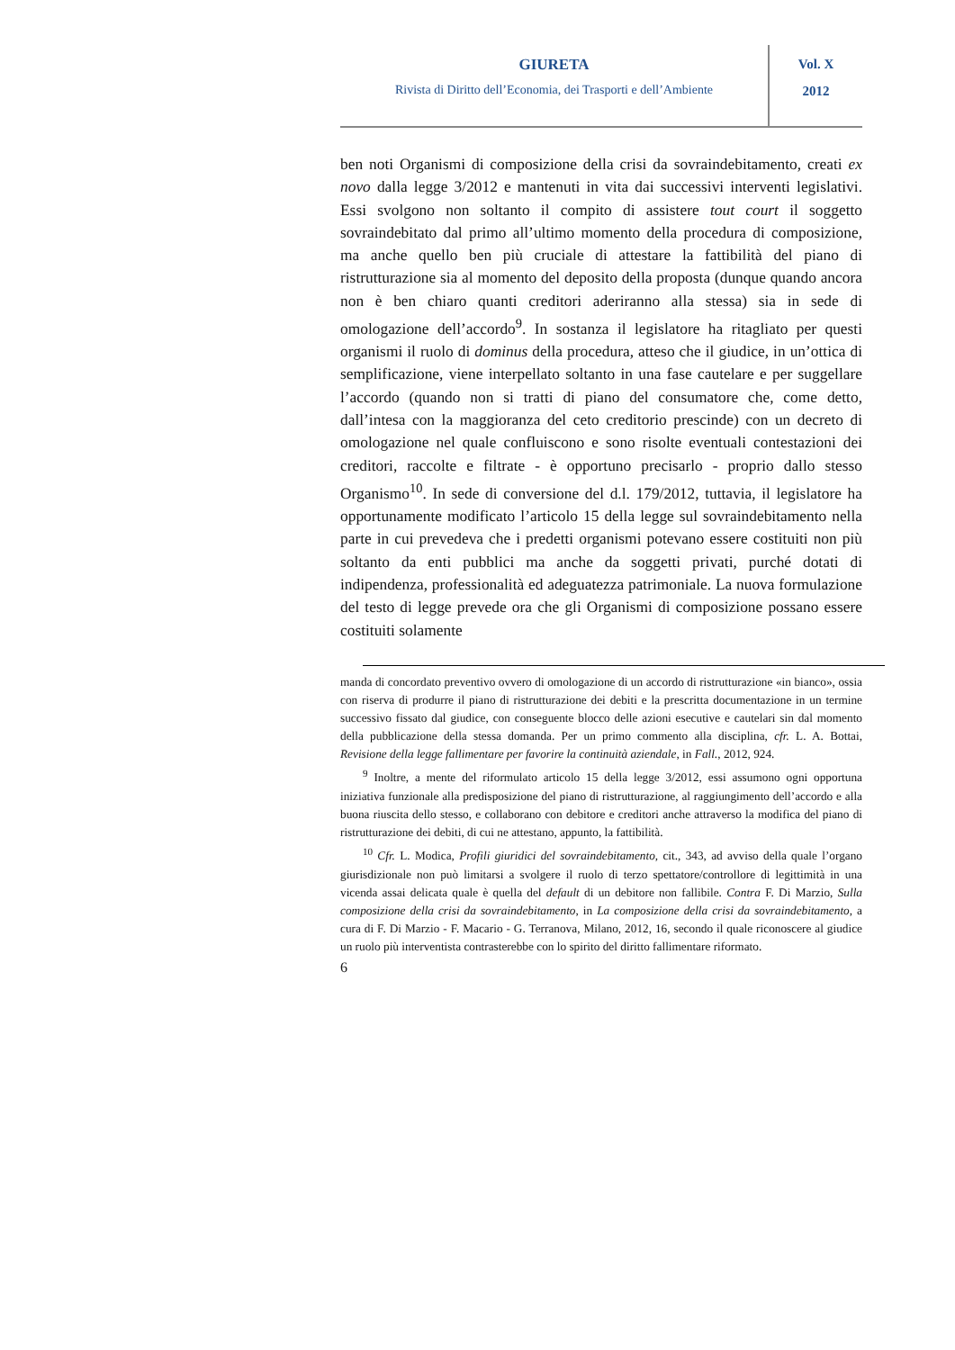GIURETA
Rivista di Diritto dell’Economia, dei Trasporti e dell’Ambiente
Vol. X
2012
ben noti Organismi di composizione della crisi da sovraindebitamento, creati ex novo dalla legge 3/2012 e mantenuti in vita dai successivi interventi legislativi. Essi svolgono non soltanto il compito di assistere tout court il soggetto sovraindebitato dal primo all’ultimo momento della procedura di composizione, ma anche quello ben più cruciale di attestare la fattibilità del piano di ristrutturazione sia al momento del deposito della proposta (dunque quando ancora non è ben chiaro quanti creditori aderiranno alla stessa) sia in sede di omologazione dell’accordo<sup>9</sup>. In sostanza il legislatore ha ritagliato per questi organismi il ruolo di dominus della procedura, atteso che il giudice, in un’ottica di semplificazione, viene interpellato soltanto in una fase cautelare e per suggellare l’accordo (quando non si tratti di piano del consumatore che, come detto, dall’intesa con la maggioranza del ceto creditorio prescinde) con un decreto di omologazione nel quale confluiscono e sono risolte eventuali contestazioni dei creditori, raccolte e filtrate - è opportuno precisarlo - proprio dallo stesso Organismo<sup>10</sup>. In sede di conversione del d.l. 179/2012, tuttavia, il legislatore ha opportunamente modificato l’articolo 15 della legge sul sovraindebitamento nella parte in cui prevedeva che i predetti organismi potevano essere costituiti non più soltanto da enti pubblici ma anche da soggetti privati, purché dotati di indipendenza, professionalità ed adeguatezza patrimoniale. La nuova formulazione del testo di legge prevede ora che gli Organismi di composizione possano essere costituiti solamente
manda di concordato preventivo ovvero di omologazione di un accordo di ristrutturazione «in bianco», ossia con riserva di produrre il piano di ristrutturazione dei debiti e la prescritta documentazione in un termine successivo fissato dal giudice, con conseguente blocco delle azioni esecutive e cautelari sin dal momento della pubblicazione della stessa domanda. Per un primo commento alla disciplina, cfr. L. A. Bottai, Revisione della legge fallimentare per favorire la continuità aziendale, in Fall., 2012, 924.
<sup>9</sup> Inoltre, a mente del riformulato articolo 15 della legge 3/2012, essi assumono ogni opportuna iniziativa funzionale alla predisposizione del piano di ristrutturazione, al raggiungimento dell’accordo e alla buona riuscita dello stesso, e collaborano con debitore e creditori anche attraverso la modifica del piano di ristrutturazione dei debiti, di cui ne attestano, appunto, la fattibilità.
<sup>10</sup> Cfr. L. Modica, Profili giuridici del sovraindebitamento, cit., 343, ad avviso della quale l’organo giurisdizionale non può limitarsi a svolgere il ruolo di terzo spettatore/controllore di legittimità in una vicenda assai delicata quale è quella del default di un debitore non fallibile. Contra F. Di Marzio, Sulla composizione della crisi da sovraindebitamento, in La composizione della crisi da sovraindebitamento, a cura di F. Di Marzio - F. Macario - G. Terranova, Milano, 2012, 16, secondo il quale riconoscere al giudice un ruolo più interventista contrasterebbe con lo spirito del diritto fallimentare riformato.
6